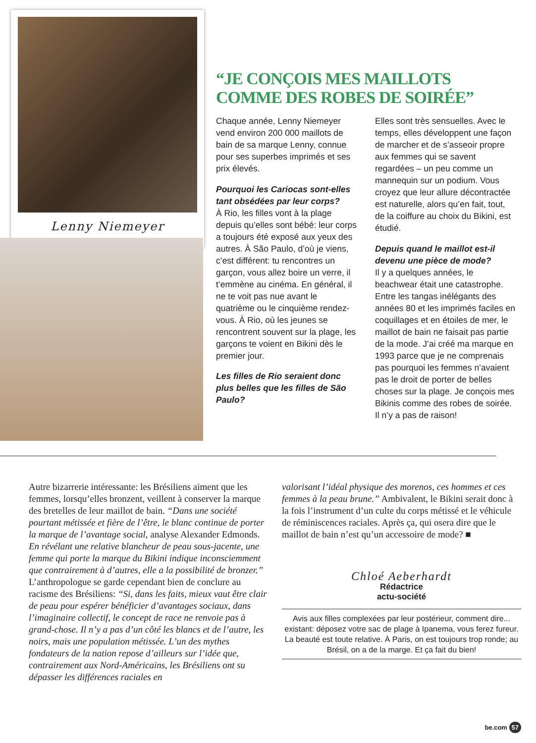Lenny Niemeyer
“JE CONÇOIS MES MAILLOTS COMME DES ROBES DE SOIRÉE”
Chaque année, Lenny Niemeyer vend environ 200 000 maillots de bain de sa marque Lenny, connue pour ses superbes imprimés et ses prix élevés.
Pourquoi les Cariocas sont-elles tant obsédées par leur corps?
À Rio, les filles vont à la plage depuis qu’elles sont bébé: leur corps a toujours été exposé aux yeux des autres. À São Paulo, d’où je viens, c’est différent: tu rencontres un garçon, vous allez boire un verre, il t’emmène au cinéma. En général, il ne te voit pas nue avant le quatrième ou le cinquième rendez-vous. À Rio, où les jeunes se rencontrent souvent sur la plage, les garçons te voient en Bikini dès le premier jour.
Les filles de Rio seraient donc plus belles que les filles de São Paulo?
Elles sont très sensuelles. Avec le temps, elles développent une façon de marcher et de s’asseoir propre aux femmes qui se savent regardées – un peu comme un mannequin sur un podium. Vous croyez que leur allure décontractée est naturelle, alors qu’en fait, tout, de la coiffure au choix du Bikini, est étudié.
Depuis quand le maillot est-il devenu une pièce de mode?
Il y a quelques années, le beachwear était une catastrophe. Entre les tangas inélégants des années 80 et les imprimés faciles en coquillages et en étoiles de mer, le maillot de bain ne faisait pas partie de la mode. J’ai créé ma marque en 1993 parce que je ne comprenais pas pourquoi les femmes n’avaient pas le droit de porter de belles choses sur la plage. Je conçois mes Bikinis comme des robes de soirée. Il n’y a pas de raison!
Autre bizarrerie intéressante: les Brésiliens aiment que les femmes, lorsqu’elles bronzent, veillent à conserver la marque des bretelles de leur maillot de bain. “Dans une société pourtant métissée et fière de l’être, le blanc continue de porter la marque de l’avantage social, analyse Alexander Edmonds. En révélant une relative blancheur de peau sous-jacente, une femme qui porte la marque du Bikini indique inconsciemment que contrairement à d’autres, elle a la possibilité de bronzer.” L’anthropologue se garde cependant bien de conclure au racisme des Brésiliens: “Si, dans les faits, mieux vaut être clair de peau pour espérer bénéficier d’avantages sociaux, dans l’imaginaire collectif, le concept de race ne renvoie pas à grand-chose. Il n’y a pas d’un côté les blancs et de l’autre, les noirs, mais une population métissée. L’un des mythes fondateurs de la nation repose d’ailleurs sur l’idée que, contrairement aux Nord-Américains, les Brésiliens ont su dépasser les différences raciales en
valorisant l’idéal physique des morenos, ces hommes et ces femmes à la peau brune.” Ambivalent, le Bikini serait donc à la fois l’instrument d’un culte du corps métissé et le véhicule de réminiscences raciales. Après ça, qui osera dire que le maillot de bain n’est qu’un accessoire de mode? ■
Chloé Aeberhardt
Rédactrice
actu-société
Avis aux filles complexées par leur postérieur, comment dire... existant: déposez votre sac de plage à Ipanema, vous ferez fureur. La beauté est toute relative. À Paris, on est toujours trop ronde; au Brésil, on a de la marge. Et ça fait du bien!
be.com 57